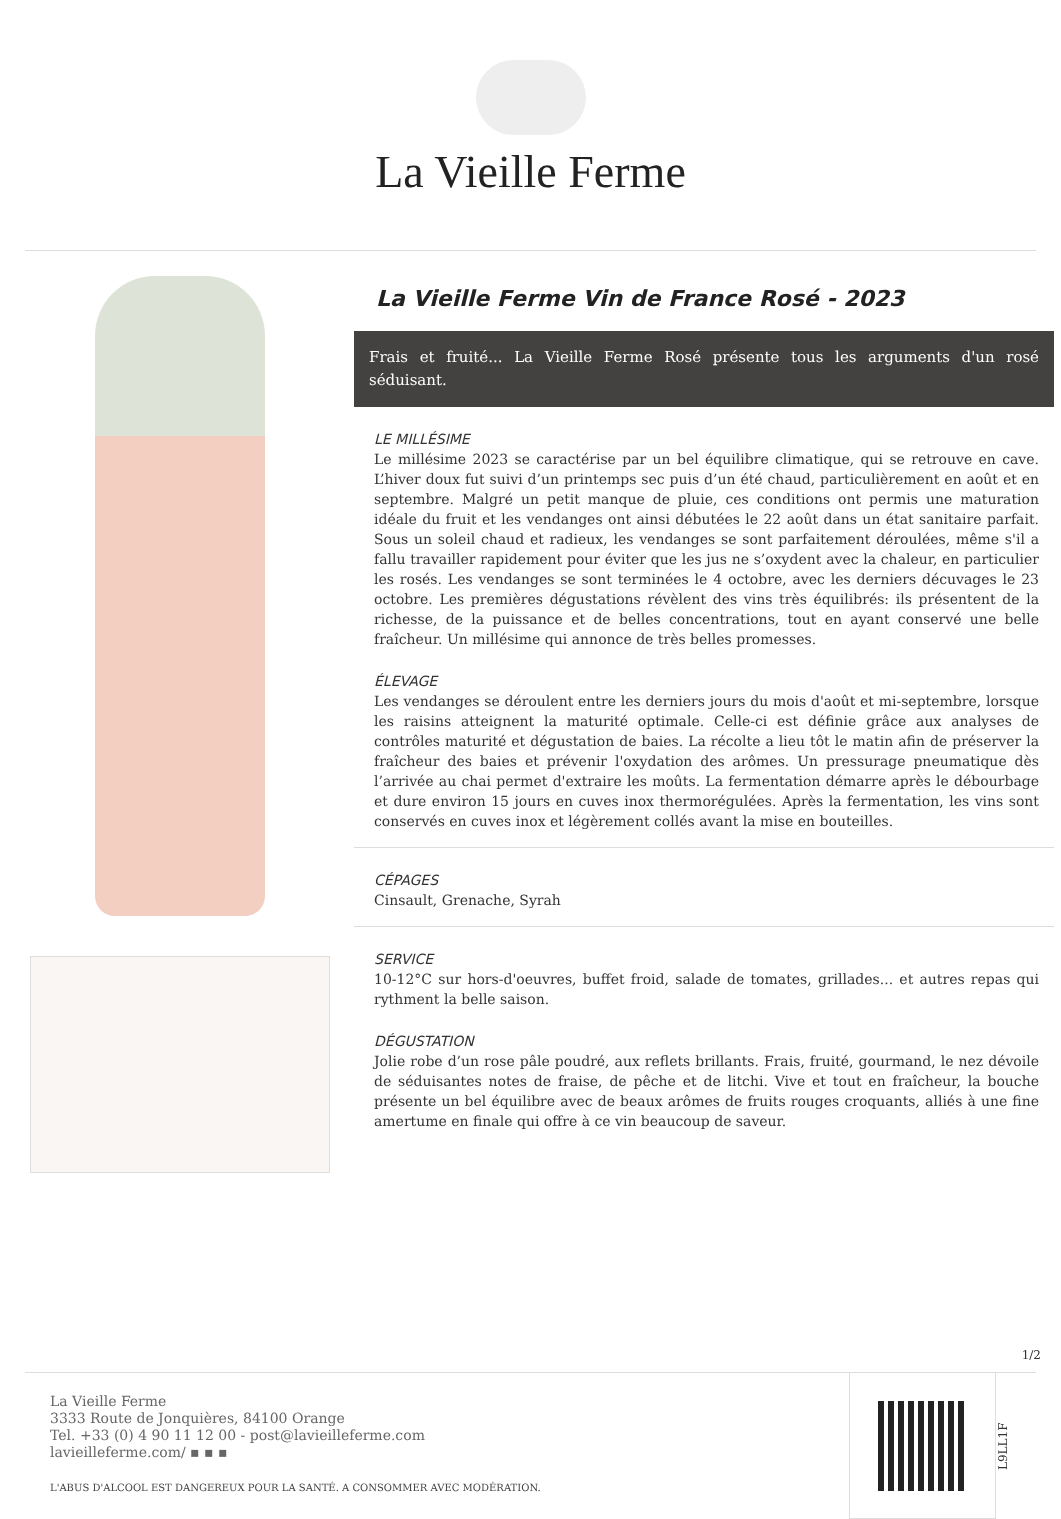La Vieille Ferme
La Vieille Ferme Vin de France Rosé - 2023
Frais et fruité... La Vieille Ferme Rosé présente tous les arguments d'un rosé séduisant.
LE MILLÉSIME
Le millésime 2023 se caractérise par un bel équilibre climatique, qui se retrouve en cave. L’hiver doux fut suivi d’un printemps sec puis d’un été chaud, particulièrement en août et en septembre. Malgré un petit manque de pluie, ces conditions ont permis une maturation idéale du fruit et les vendanges ont ainsi débutées le 22 août dans un état sanitaire parfait. Sous un soleil chaud et radieux, les vendanges se sont parfaitement déroulées, même s'il a fallu travailler rapidement pour éviter que les jus ne s’oxydent avec la chaleur, en particulier les rosés. Les vendanges se sont terminées le 4 octobre, avec les derniers décuvages le 23 octobre. Les premières dégustations révèlent des vins très équilibrés: ils présentent de la richesse, de la puissance et de belles concentrations, tout en ayant conservé une belle fraîcheur. Un millésime qui annonce de très belles promesses.
ÉLEVAGE
Les vendanges se déroulent entre les derniers jours du mois d'août et mi-septembre, lorsque les raisins atteignent la maturité optimale. Celle-ci est définie grâce aux analyses de contrôles maturité et dégustation de baies. La récolte a lieu tôt le matin afin de préserver la fraîcheur des baies et prévenir l'oxydation des arômes. Un pressurage pneumatique dès l’arrivée au chai permet d'extraire les moûts. La fermentation démarre après le débourbage et dure environ 15 jours en cuves inox thermorégulées. Après la fermentation, les vins sont conservés en cuves inox et légèrement collés avant la mise en bouteilles.
CÉPAGES
Cinsault, Grenache, Syrah
SERVICE
10-12°C sur hors-d'oeuvres, buffet froid, salade de tomates, grillades... et autres repas qui rythment la belle saison.
DÉGUSTATION
Jolie robe d’un rose pâle poudré, aux reflets brillants. Frais, fruité, gourmand, le nez dévoile de séduisantes notes de fraise, de pêche et de litchi. Vive et tout en fraîcheur, la bouche présente un bel équilibre avec de beaux arômes de fruits rouges croquants, alliés à une fine amertume en finale qui offre à ce vin beaucoup de saveur.
1/2
La Vieille Ferme
3333 Route de Jonquières, 84100 Orange
Tel. +33 (0) 4 90 11 12 00 - post@lavieilleferme.com
lavieilleferme.com/ ▪ ▪ ▪
L'ABUS D'ALCOOL EST DANGEREUX POUR LA SANTÉ. A CONSOMMER AVEC MODÉRATION.
L9LL1F